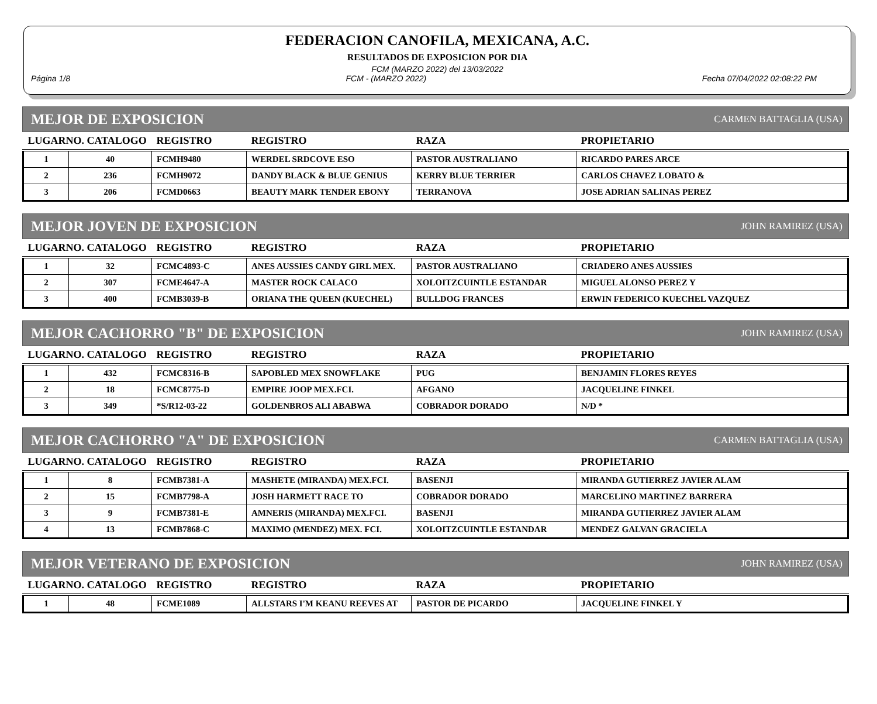FEDERACION CANOFILA, MEXICANA, A.C.
RESULTADOS DE EXPOSICION POR DIA
FCM (MARZO 2022) del 13/03/2022
Página 1/8 FCM - (MARZO 2022) Fecha 07/04/2022 02:08:22 PM
MEJOR DE EXPOSICION CARMEN BATTAGLIA (USA)
| LUGARNO. CATALOGO | | REGISTRO | REGISTRO | RAZA | PROPIETARIO |
| --- | --- | --- | --- | --- | --- |
| 1 | 40 | FCMH9480 | WERDEL SRDCOVE ESO | PASTOR AUSTRALIANO | RICARDO PARES ARCE |
| 2 | 236 | FCMH9072 | DANDY BLACK & BLUE GENIUS | KERRY BLUE TERRIER | CARLOS CHAVEZ LOBATO & |
| 3 | 206 | FCMD0663 | BEAUTY MARK TENDER EBONY | TERRANOVA | JOSE ADRIAN SALINAS PEREZ |
MEJOR JOVEN DE EXPOSICION JOHN RAMIREZ (USA)
| LUGARNO. CATALOGO | | REGISTRO | REGISTRO | RAZA | PROPIETARIO |
| --- | --- | --- | --- | --- | --- |
| 1 | 32 | FCMC4893-C | ANES AUSSIES CANDY GIRL MEX. | PASTOR AUSTRALIANO | CRIADERO ANES AUSSIES |
| 2 | 307 | FCME4647-A | MASTER ROCK CALACO | XOLOITZCUINTLE ESTANDAR | MIGUEL ALONSO PEREZ Y |
| 3 | 400 | FCMB3039-B | ORIANA THE QUEEN (KUECHEL) | BULLDOG FRANCES | ERWIN FEDERICO KUECHEL VAZQUEZ |
MEJOR CACHORRO "B" DE EXPOSICION JOHN RAMIREZ (USA)
| LUGARNO. CATALOGO | | REGISTRO | REGISTRO | RAZA | PROPIETARIO |
| --- | --- | --- | --- | --- | --- |
| 1 | 432 | FCMC8316-B | SAPOBLED MEX SNOWFLAKE | PUG | BENJAMIN FLORES REYES |
| 2 | 18 | FCMC8775-D | EMPIRE JOOP MEX.FCI. | AFGANO | JACQUELINE FINKEL |
| 3 | 349 | *S/R12-03-22 | GOLDENBROS ALI ABABWA | COBRADOR DORADO | N/D * |
MEJOR CACHORRO "A" DE EXPOSICION CARMEN BATTAGLIA (USA)
| LUGARNO. CATALOGO | | REGISTRO | REGISTRO | RAZA | PROPIETARIO |
| --- | --- | --- | --- | --- | --- |
| 1 | 8 | FCMB7381-A | MASHETE (MIRANDA) MEX.FCI. | BASENJI | MIRANDA GUTIERREZ JAVIER ALAM |
| 2 | 15 | FCMB7798-A | JOSH HARMETT RACE TO | COBRADOR DORADO | MARCELINO MARTINEZ BARRERA |
| 3 | 9 | FCMB7381-E | AMNERIS (MIRANDA) MEX.FCI. | BASENJI | MIRANDA GUTIERREZ JAVIER ALAM |
| 4 | 13 | FCMB7868-C | MAXIMO (MENDEZ) MEX. FCI. | XOLOITZCUINTLE ESTANDAR | MENDEZ GALVAN GRACIELA |
MEJOR VETERANO DE EXPOSICION JOHN RAMIREZ (USA)
| LUGARNO. CATALOGO | | REGISTRO | REGISTRO | RAZA | PROPIETARIO |
| --- | --- | --- | --- | --- | --- |
| 1 | 48 | FCME1089 | ALLSTARS I'M KEANU REEVES AT | PASTOR DE PICARDO | JACQUELINE FINKEL Y |